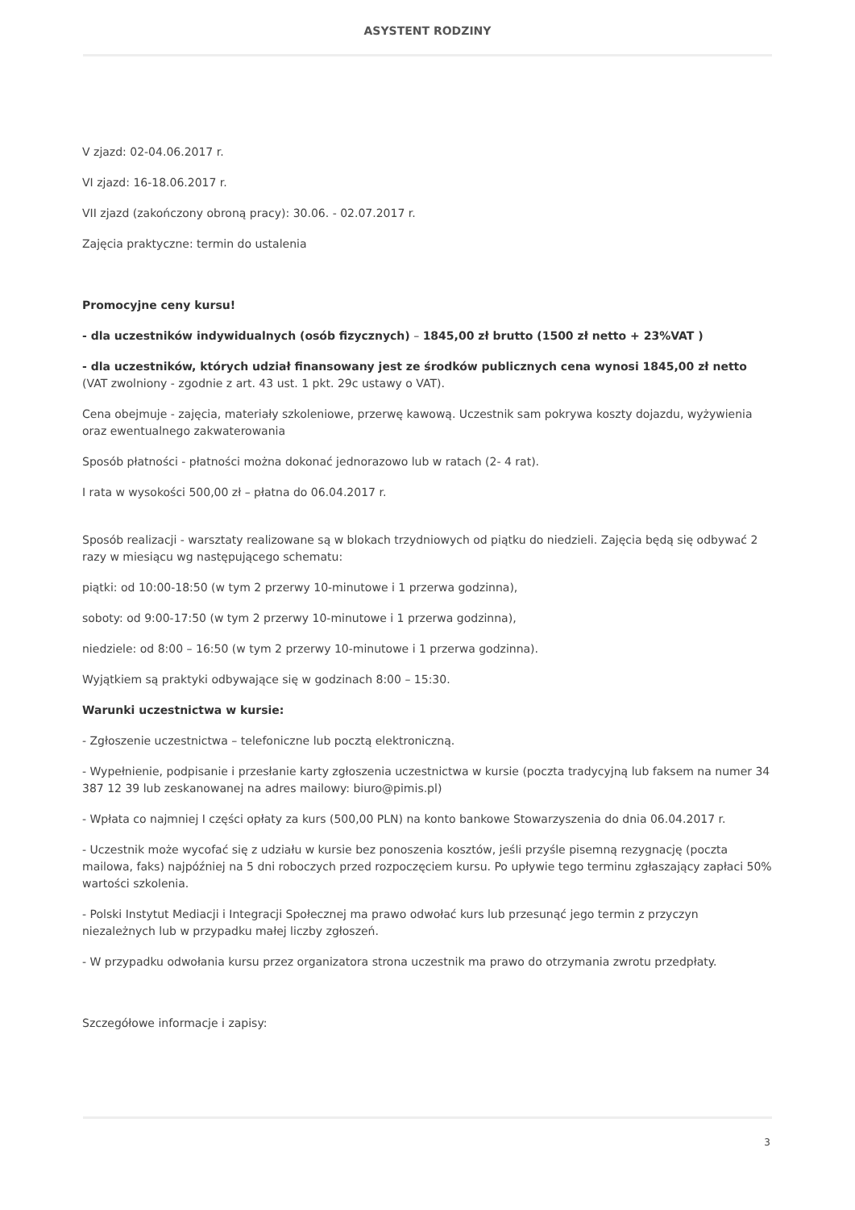ASYSTENT RODZINY
V zjazd: 02-04.06.2017 r.
VI zjazd: 16-18.06.2017 r.
VII zjazd (zakończony obroną pracy): 30.06. - 02.07.2017 r.
Zajęcia praktyczne: termin do ustalenia
Promocyjne ceny kursu!
- dla uczestników indywidualnych (osób fizycznych) – 1845,00 zł brutto (1500 zł netto + 23%VAT )
- dla uczestników, których udział finansowany jest ze środków publicznych cena wynosi 1845,00 zł netto (VAT zwolniony - zgodnie z art. 43 ust. 1 pkt. 29c ustawy o VAT).
Cena obejmuje - zajęcia, materiały szkoleniowe, przerwę kawową. Uczestnik sam pokrywa koszty dojazdu, wyżywienia oraz ewentualnego zakwaterowania
Sposób płatności - płatności można dokonać jednorazowo lub w ratach (2- 4 rat).
I rata w wysokości 500,00 zł – płatna do 06.04.2017 r.
Sposób realizacji - warsztaty realizowane są w blokach trzydniowych od piątku do niedzieli. Zajęcia będą się odbywać 2 razy w miesiącu wg następującego schematu:
piątki: od 10:00-18:50 (w tym 2 przerwy 10-minutowe i 1 przerwa godzinna),
soboty: od 9:00-17:50 (w tym 2 przerwy 10-minutowe i 1 przerwa godzinna),
niedziele: od 8:00 – 16:50 (w tym 2 przerwy 10-minutowe i 1 przerwa godzinna).
Wyjątkiem są praktyki odbywające się w godzinach 8:00 – 15:30.
Warunki uczestnictwa w kursie:
- Zgłoszenie uczestnictwa – telefoniczne lub pocztą elektroniczną.
- Wypełnienie, podpisanie i przesłanie karty zgłoszenia uczestnictwa w kursie (poczta tradycyjną lub faksem na numer 34 387 12 39 lub zeskanowanej na adres mailowy: biuro@pimis.pl)
- Wpłata co najmniej I części opłaty za kurs (500,00 PLN) na konto bankowe Stowarzyszenia do dnia 06.04.2017 r.
- Uczestnik może wycofać się z udziału w kursie bez ponoszenia kosztów, jeśli przyśle pisemną rezygnację (poczta mailowa, faks) najpóźniej na 5 dni roboczych przed rozpoczęciem kursu. Po upływie tego terminu zgłaszający zapłaci 50% wartości szkolenia.
- Polski Instytut Mediacji i Integracji Społecznej ma prawo odwołać kurs lub przesunąć jego termin z przyczyn niezależnych lub w przypadku małej liczby zgłoszeń.
- W przypadku odwołania kursu przez organizatora strona uczestnik ma prawo do otrzymania zwrotu przedpłaty.
Szczegółowe informacje i zapisy:
3